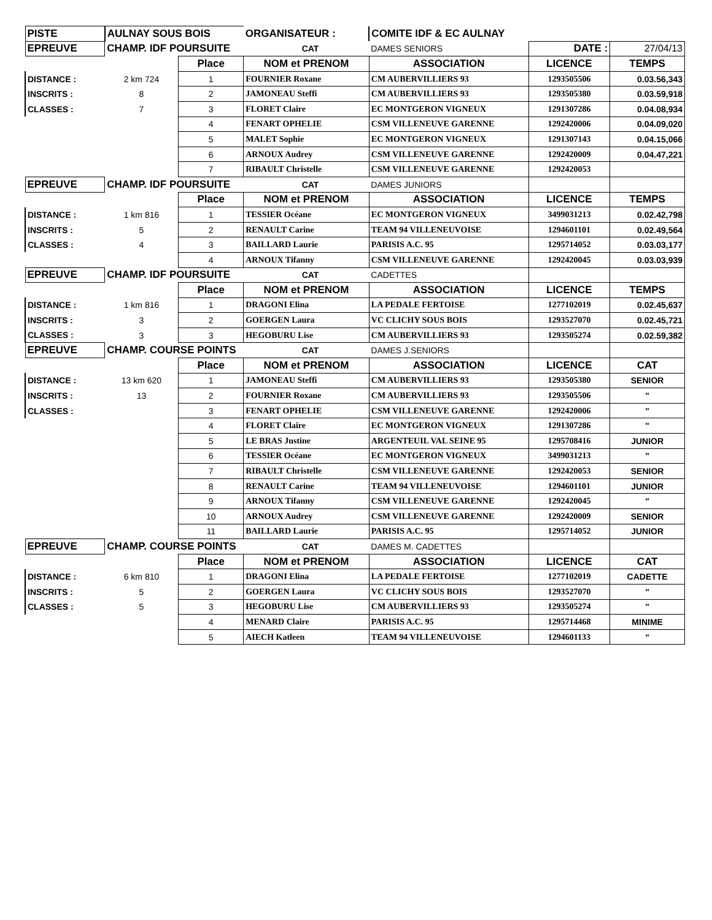| PISTE | AULNAY SOUS BOIS | | ORGANISATEUR : | COMITE IDF & EC AULNAY | | |
| EPREUVE | CHAMP. IDF POURSUITE | | CAT | DAMES SENIORS | DATE : | 27/04/13 |
| | | Place | NOM et PRENOM | ASSOCIATION | LICENCE | TEMPS |
| DISTANCE : | 2 km 724 | 1 | FOURNIER Roxane | CM AUBERVILLIERS 93 | 1293505506 | 0.03.56,343 |
| INSCRITS : | 8 | 2 | JAMONEAU Steffi | CM AUBERVILLIERS 93 | 1293505380 | 0.03.59,918 |
| CLASSES : | 7 | 3 | FLORET Claire | EC MONTGERON VIGNEUX | 1291307286 | 0.04.08,934 |
| | | 4 | FENART OPHELIE | CSM VILLENEUVE GARENNE | 1292420006 | 0.04.09,020 |
| | | 5 | MALET Sophie | EC MONTGERON VIGNEUX | 1291307143 | 0.04.15,066 |
| | | 6 | ARNOUX Audrey | CSM VILLENEUVE GARENNE | 1292420009 | 0.04.47,221 |
| | | 7 | RIBAULT Christelle | CSM VILLENEUVE GARENNE | 1292420053 | |
| EPREUVE | CHAMP. IDF POURSUITE | | CAT | DAMES JUNIORS | | |
| | | Place | NOM et PRENOM | ASSOCIATION | LICENCE | TEMPS |
| DISTANCE : | 1 km 816 | 1 | TESSIER Océane | EC MONTGERON VIGNEUX | 3499031213 | 0.02.42,798 |
| INSCRITS : | 5 | 2 | RENAULT Carine | TEAM 94 VILLENEUVOISE | 1294601101 | 0.02.49,564 |
| CLASSES : | 4 | 3 | BAILLARD Laurie | PARISIS A.C. 95 | 1295714052 | 0.03.03,177 |
| | | 4 | ARNOUX Tifanny | CSM VILLENEUVE GARENNE | 1292420045 | 0.03.03,939 |
| EPREUVE | CHAMP. IDF POURSUITE | | CAT | CADETTES | | |
| | | Place | NOM et PRENOM | ASSOCIATION | LICENCE | TEMPS |
| DISTANCE : | 1 km 816 | 1 | DRAGONI Elina | LA PEDALE FERTOISE | 1277102019 | 0.02.45,637 |
| INSCRITS : | 3 | 2 | GOERGEN Laura | VC CLICHY SOUS BOIS | 1293527070 | 0.02.45,721 |
| CLASSES : | 3 | 3 | HEGOBURU Lise | CM AUBERVILLIERS 93 | 1293505274 | 0.02.59,382 |
| EPREUVE | CHAMP. COURSE POINTS | | CAT | DAMES J.SENIORS | | |
| | | Place | NOM et PRENOM | ASSOCIATION | LICENCE | CAT |
| DISTANCE : | 13 km 620 | 1 | JAMONEAU Steffi | CM AUBERVILLIERS 93 | 1293505380 | SENIOR |
| INSCRITS : | 13 | 2 | FOURNIER Roxane | CM AUBERVILLIERS 93 | 1293505506 | " |
| CLASSES : | | 3 | FENART OPHELIE | CSM VILLENEUVE GARENNE | 1292420006 | " |
| | | 4 | FLORET Claire | EC MONTGERON VIGNEUX | 1291307286 | " |
| | | 5 | LE BRAS Justine | ARGENTEUIL VAL SEINE 95 | 1295708416 | JUNIOR |
| | | 6 | TESSIER Océane | EC MONTGERON VIGNEUX | 3499031213 | " |
| | | 7 | RIBAULT Christelle | CSM VILLENEUVE GARENNE | 1292420053 | SENIOR |
| | | 8 | RENAULT Carine | TEAM 94 VILLENEUVOISE | 1294601101 | JUNIOR |
| | | 9 | ARNOUX Tifanny | CSM VILLENEUVE GARENNE | 1292420045 | " |
| | | 10 | ARNOUX Audrey | CSM VILLENEUVE GARENNE | 1292420009 | SENIOR |
| | | 11 | BAILLARD Laurie | PARISIS A.C. 95 | 1295714052 | JUNIOR |
| EPREUVE | CHAMP. COURSE POINTS | | CAT | DAMES M. CADETTES | | |
| | | Place | NOM et PRENOM | ASSOCIATION | LICENCE | CAT |
| DISTANCE : | 6 km 810 | 1 | DRAGONI Elina | LA PEDALE FERTOISE | 1277102019 | CADETTE |
| INSCRITS : | 5 | 2 | GOERGEN Laura | VC CLICHY SOUS BOIS | 1293527070 | " |
| CLASSES : | 5 | 3 | HEGOBURU Lise | CM AUBERVILLIERS 93 | 1293505274 | " |
| | | 4 | MENARD Claire | PARISIS A.C. 95 | 1295714468 | MINIME |
| | | 5 | AIECH Katleen | TEAM 94 VILLENEUVOISE | 1294601133 | " |